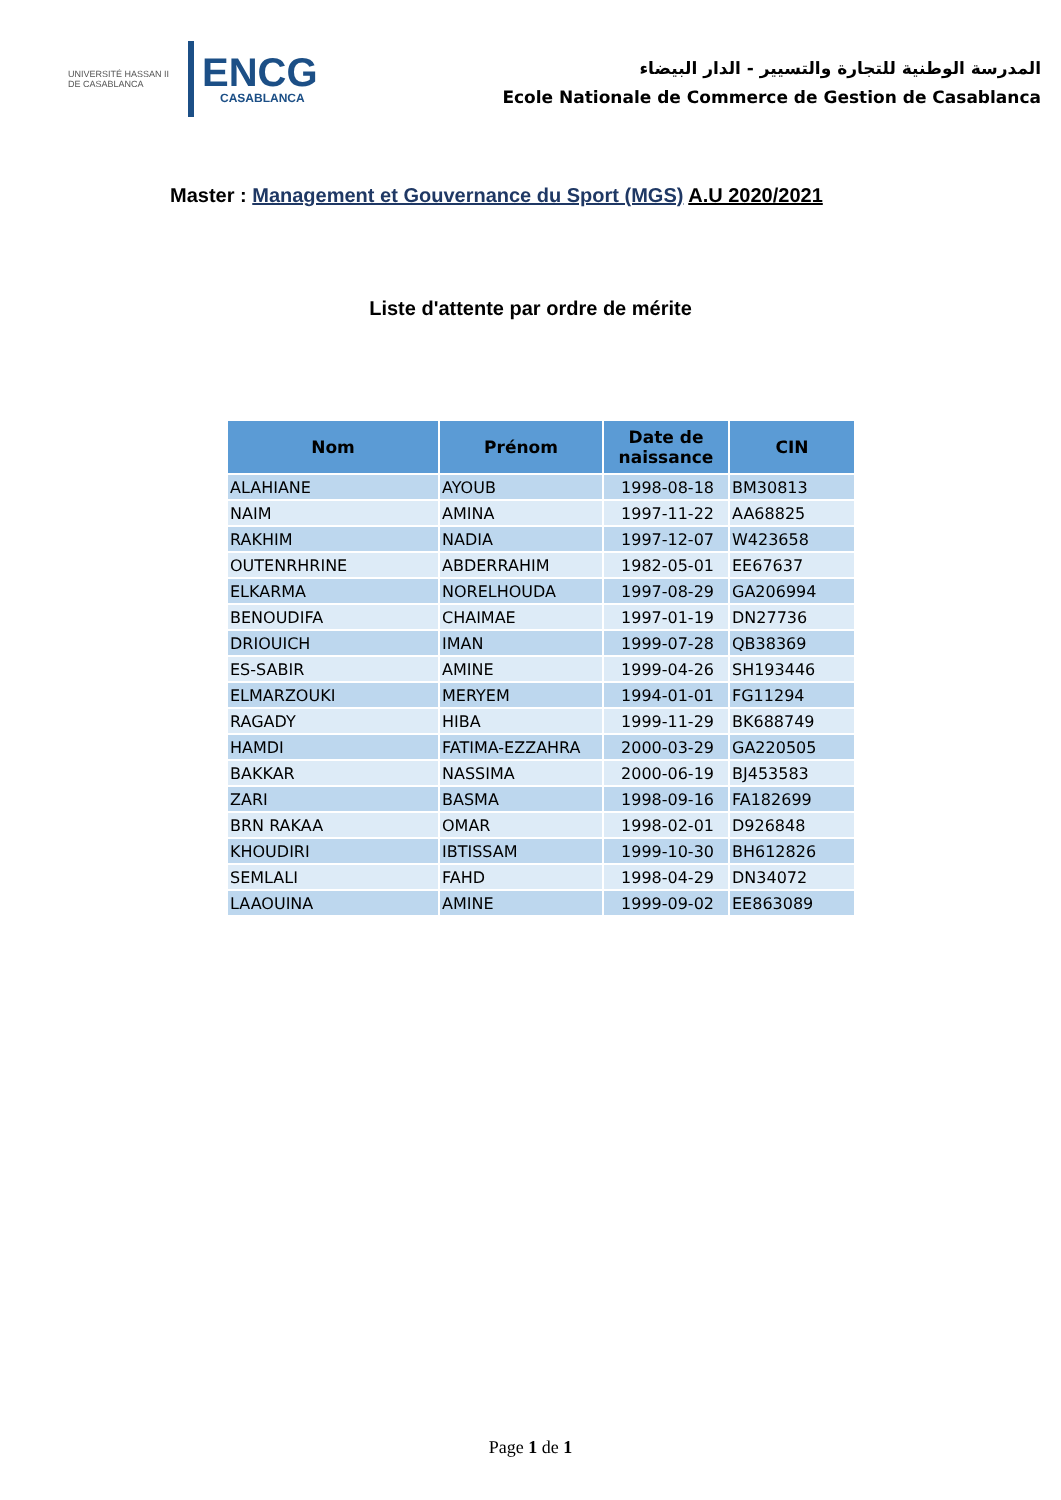UNIVERSITÉ HASSAN II DE CASABLANCA
ENCG
CASABLANCA
المدرسة الوطنية للتجارة والتسيير - الدار البيضاء
Ecole Nationale de Commerce de Gestion de Casablanca
Master : Management et Gouvernance du Sport (MGS) A.U 2020/2021
Liste d'attente par ordre de mérite
| Nom | Prénom | Date de naissance | CIN |
| --- | --- | --- | --- |
| ALAHIANE | AYOUB | 1998-08-18 | BM30813 |
| NAIM | AMINA | 1997-11-22 | AA68825 |
| RAKHIM | NADIA | 1997-12-07 | W423658 |
| OUTENRHRINE | ABDERRAHIM | 1982-05-01 | EE67637 |
| ELKARMA | NORELHOUDA | 1997-08-29 | GA206994 |
| BENOUDIFA | CHAIMAE | 1997-01-19 | DN27736 |
| DRIOUICH | IMAN | 1999-07-28 | QB38369 |
| ES-SABIR | AMINE | 1999-04-26 | SH193446 |
| ELMARZOUKI | MERYEM | 1994-01-01 | FG11294 |
| RAGADY | HIBA | 1999-11-29 | BK688749 |
| HAMDI | FATIMA-EZZAHRA | 2000-03-29 | GA220505 |
| BAKKAR | NASSIMA | 2000-06-19 | BJ453583 |
| ZARI | BASMA | 1998-09-16 | FA182699 |
| BRN RAKAA | OMAR | 1998-02-01 | D926848 |
| KHOUDIRI | IBTISSAM | 1999-10-30 | BH612826 |
| SEMLALI | FAHD | 1998-04-29 | DN34072 |
| LAAOUINA | AMINE | 1999-09-02 | EE863089 |
Page 1 de 1